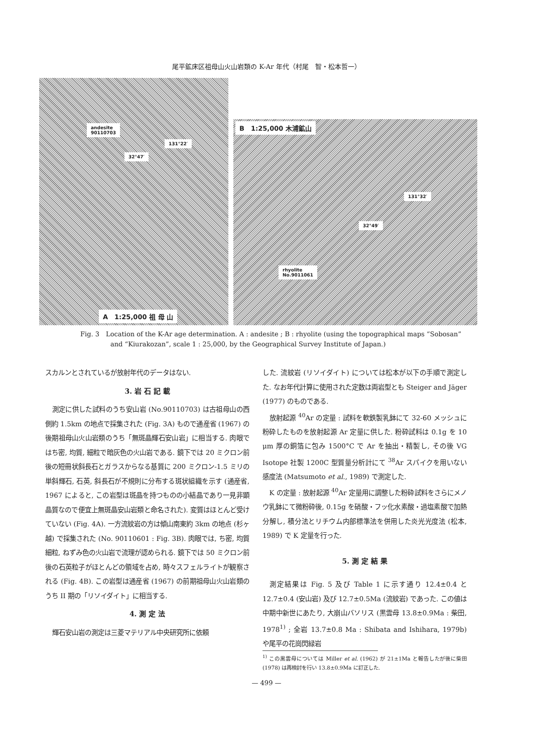尾平鉱床区祖母山火山岩類の K-Ar 年代（村尾　智・松本哲一）
andesite
90110703
131°22′
32°47′
A　1:25,000 祖 母 山
B　1:25,000 木浦鉱山
131°32′
32°49′
rhyolite
No.9011061
Fig. 3　Location of the K-Ar age determination. A : andesite ; B : rhyolite (using the topographical maps “Sobosan” and “Kiurakozan”, scale 1 : 25,000, by the Geographical Survey Institute of Japan.)
スカルンとされているが放射年代のデータはない.
3. 岩 石 記 載
測定に供した試料のうち安山岩 (No.90110703) は古祖母山の西側約 1.5km の地点で採集された (Fig. 3A) もので通産省 (1967) の後期祖母山火山岩類のうち「無斑晶輝石安山岩」に相当する. 肉眼ではち密, 均質, 細粒で暗灰色の火山岩である. 鏡下では 20 ミクロン前後の短冊状斜長石とガラスからなる基質に 200 ミクロン-1.5 ミリの単斜輝石, 石英, 斜長石が不規則に分布する斑状組織を示す (通産省, 1967 によると, この岩型は斑晶を持つものの小結晶であり一見非顕晶質なので便宜上無斑晶安山岩類と命名された). 変質はほとんど受けていない (Fig. 4A). 一方流紋岩の方は傾山南東約 3km の地点 (杉ヶ越) で採集された (No. 90110601 : Fig. 3B). 肉眼では, ち密, 均質細粒, ねずみ色の火山岩で流理が認められる. 鏡下では 50 ミクロン前後の石英粒子がほとんどの領域を占め, 時々スフェルライトが観察される (Fig. 4B). この岩型は通産省 (1967) の前期祖母山火山岩類のうち II 期の「リソイダイト」に相当する.
4. 測 定 法
輝石安山岩の測定は三菱マテリアル中央研究所に依頼
した. 流紋岩 (リソイダイト) については松本が以下の手順で測定した. なお年代計算に使用された定数は両岩型とも Steiger and Jäger (1977) のものである.
放射起源 <sup>40</sup>Ar の定量 : 試料を軟鉄製乳鉢にて 32-60 メッシュに粉砕したものを放射起源 Ar 定量に供した. 粉砕試料は 0.1g を 10 μm 厚の銅箔に包み 1500°C で Ar を抽出・精製し, その後 VG Isotope 社製 1200C 型質量分析計にて <sup>38</sup>Ar スパイクを用いない感度法 (Matsumoto et al., 1989) で測定した.
K の定量 : 放射起源 <sup>40</sup>Ar 定量用に調整した粉砕試料をさらにメノウ乳鉢にて微粉砕後, 0.15g を硝酸・フッ化水素酸・過塩素酸で加熱分解し, 積分法とリチウム内部標準法を併用した炎光光度法 (松本, 1989) で K 定量を行った.
5. 測 定 結 果
測定結果は Fig. 5 及び Table 1 に示す通り 12.4±0.4 と 12.7±0.4 (安山岩) 及び 12.7±0.5Ma (流紋岩) であった. この値は中期中新世にあたり, 大崩山バソリス (黒雲母 13.8±0.9Ma : 柴田, 1978<sup>1)</sup> ; 全岩 13.7±0.8 Ma : Shibata and Ishihara, 1979b) や尾平の花崗閃緑岩
<sup>1)</sup> この黒雲母については Miller et al. (1962) が 21±1Ma と報告したが後に柴田 (1978) は再検討を行い 13.8±0.9Ma に訂正した.
— 499 —